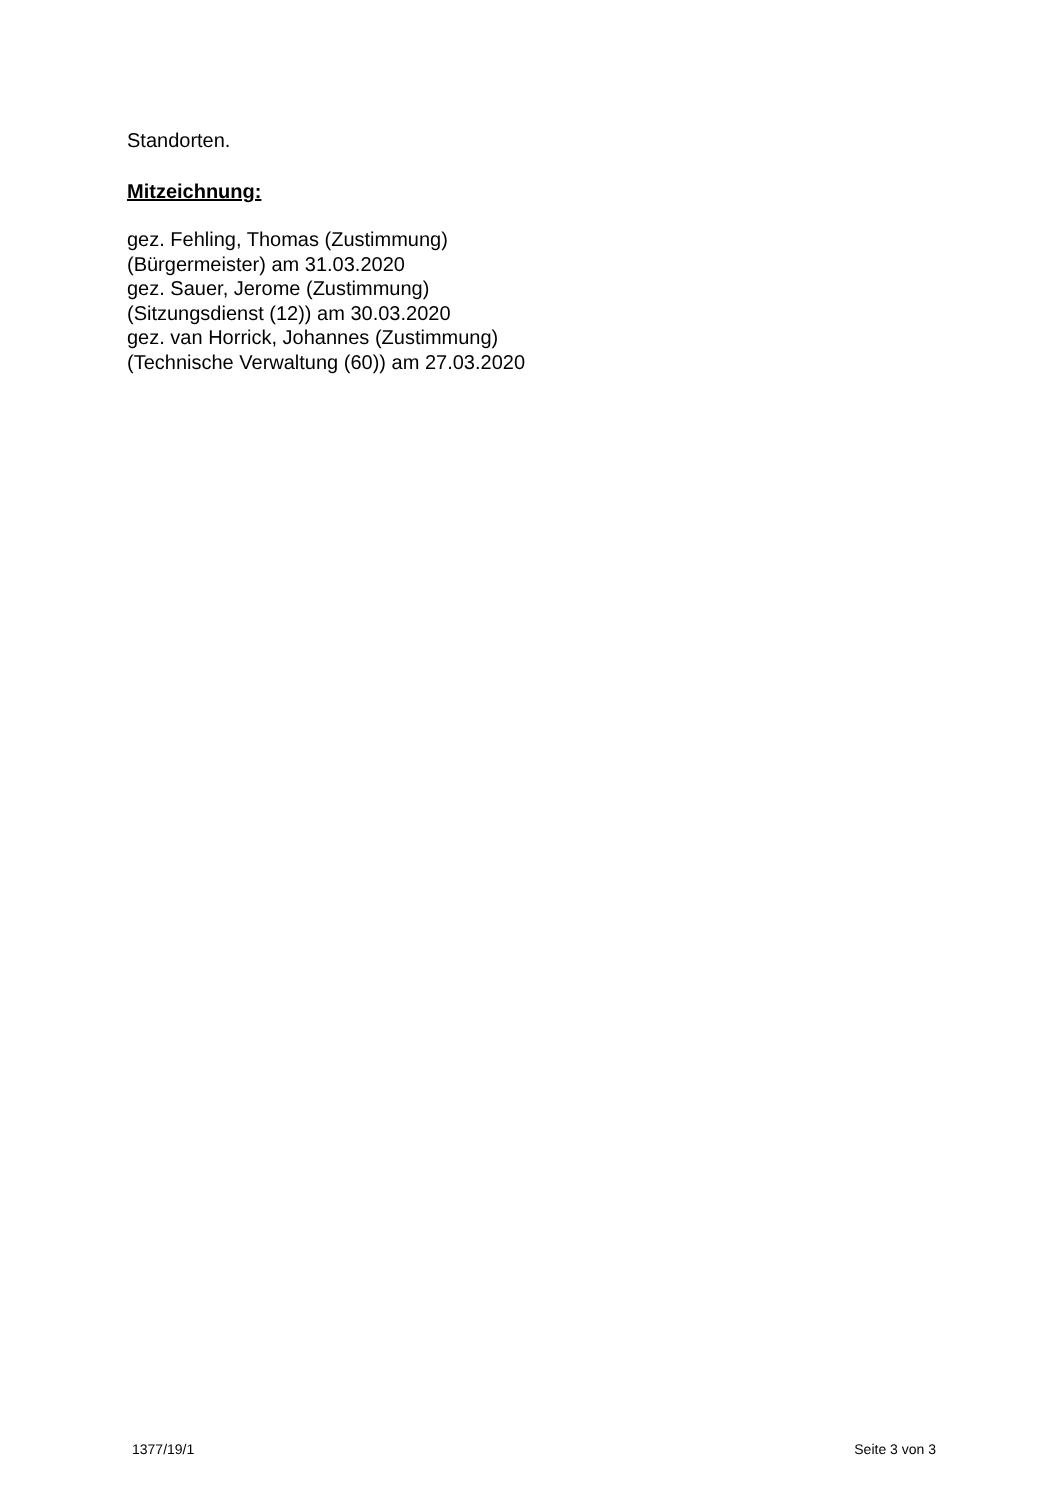Standorten.
Mitzeichnung:
gez. Fehling, Thomas (Zustimmung)
(Bürgermeister) am 31.03.2020
gez. Sauer, Jerome (Zustimmung)
(Sitzungsdienst (12)) am 30.03.2020
gez. van Horrick, Johannes (Zustimmung)
(Technische Verwaltung (60)) am 27.03.2020
1377/19/1 Seite 3 von 3